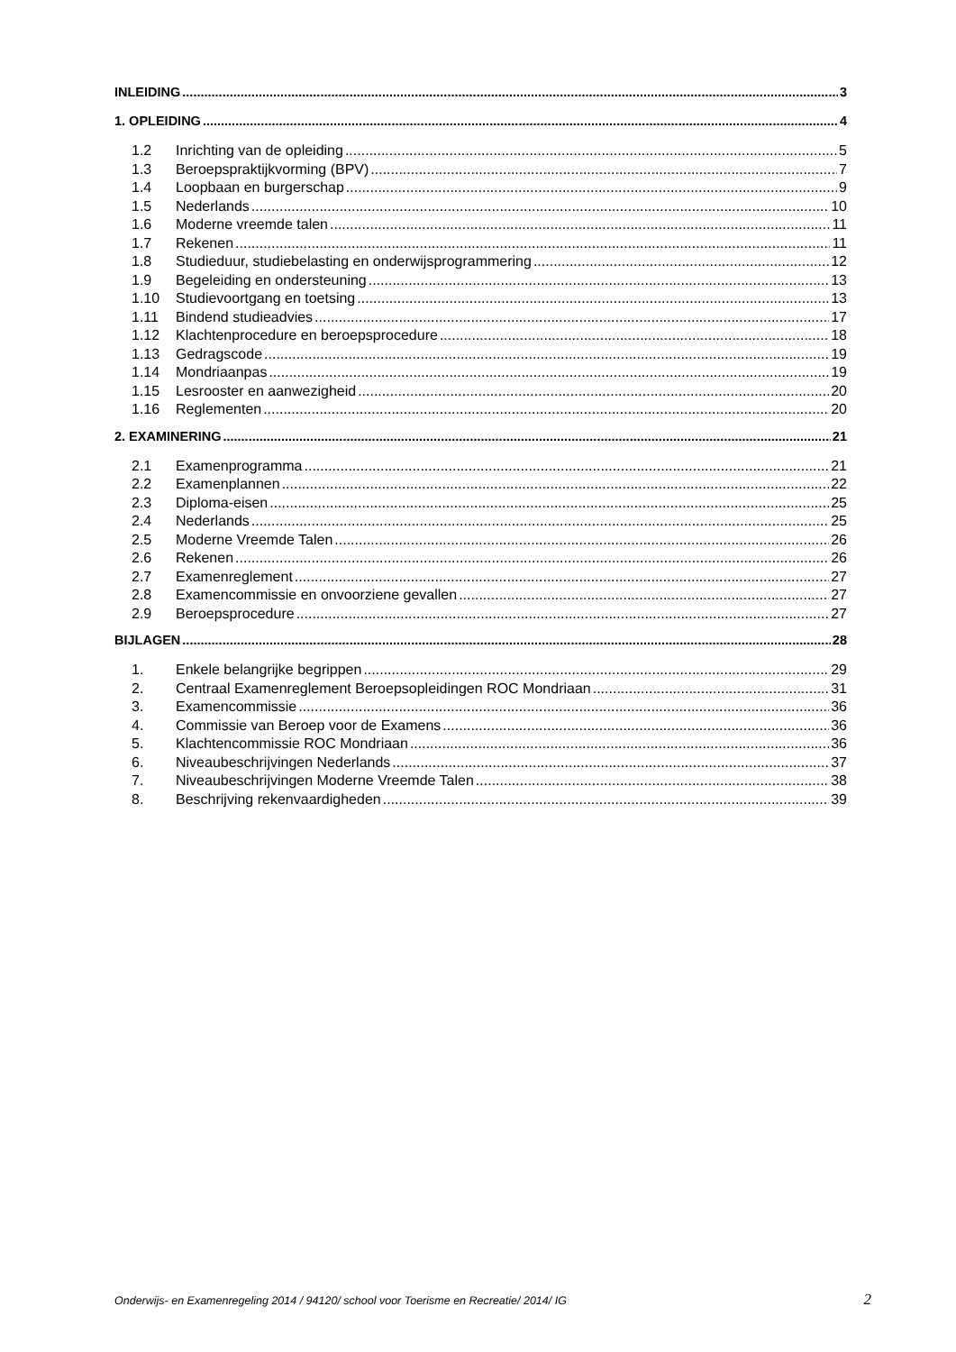INLEIDING 3
1. OPLEIDING 4
1.2 Inrichting van de opleiding 5
1.3 Beroepspraktijkvorming (BPV) 7
1.4 Loopbaan en burgerschap 9
1.5 Nederlands 10
1.6 Moderne vreemde talen 11
1.7 Rekenen 11
1.8 Studieduur, studiebelasting en onderwijsprogrammering 12
1.9 Begeleiding en ondersteuning 13
1.10 Studievoortgang en toetsing 13
1.11 Bindend studieadvies 17
1.12 Klachtenprocedure en beroepsprocedure 18
1.13 Gedragscode 19
1.14 Mondriaanpas 19
1.15 Lesrooster en aanwezigheid 20
1.16 Reglementen 20
2. EXAMINERING 21
2.1 Examenprogramma 21
2.2 Examenplannen 22
2.3 Diploma-eisen 25
2.4 Nederlands 25
2.5 Moderne Vreemde Talen 26
2.6 Rekenen 26
2.7 Examenreglement 27
2.8 Examencommissie en onvoorziene gevallen 27
2.9 Beroepsprocedure 27
BIJLAGEN 28
1. Enkele belangrijke begrippen 29
2. Centraal Examenreglement Beroepsopleidingen ROC Mondriaan 31
3. Examencommissie 36
4. Commissie van Beroep voor de Examens 36
5. Klachtencommissie ROC Mondriaan 36
6. Niveaubeschrijvingen Nederlands 37
7. Niveaubeschrijvingen Moderne Vreemde Talen 38
8. Beschrijving rekenvaardigheden 39
Onderwijs- en Examenregeling 2014 / 94120/ school voor Toerisme en Recreatie/ 2014/ IG 2